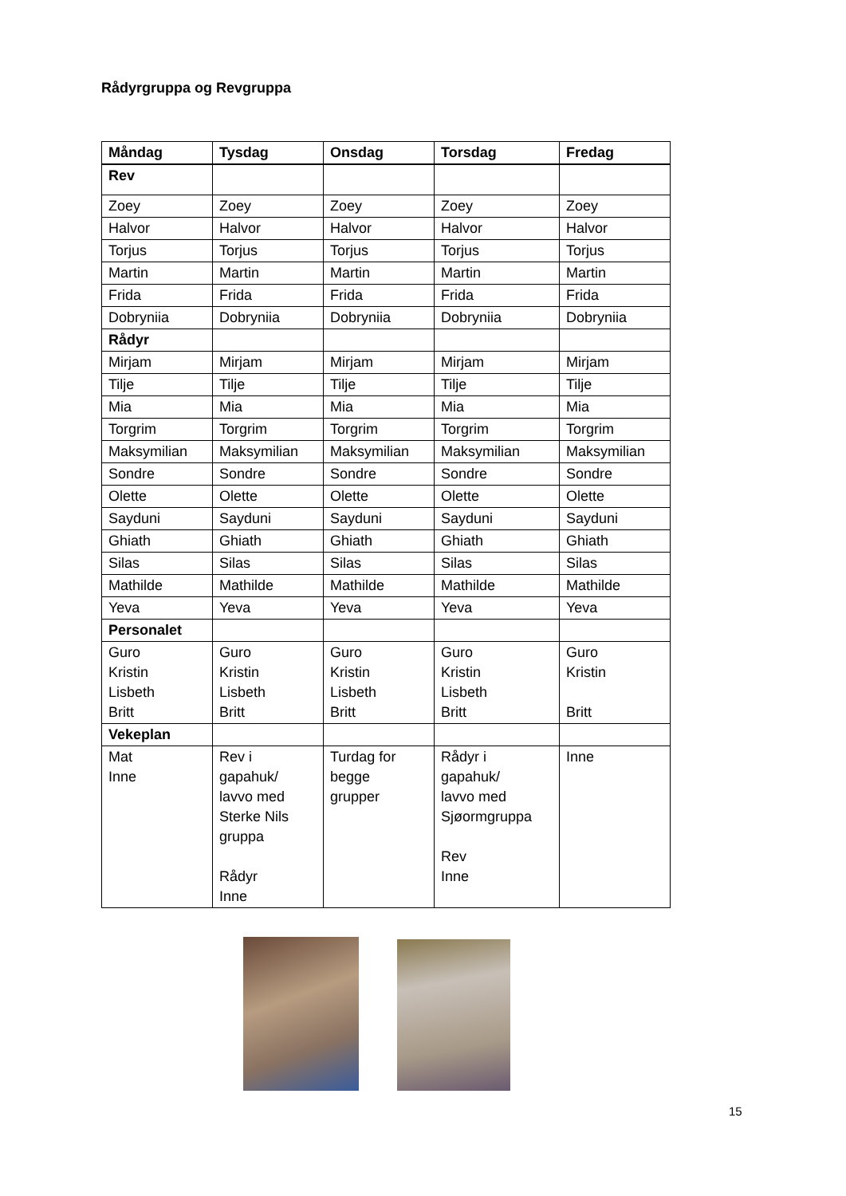Rådyrgruppa og Revgruppa
| Måndag | Tysdag | Onsdag | Torsdag | Fredag |
| --- | --- | --- | --- | --- |
| Rev | | | | |
| Zoey | Zoey | Zoey | Zoey | Zoey |
| Halvor | Halvor | Halvor | Halvor | Halvor |
| Torjus | Torjus | Torjus | Torjus | Torjus |
| Martin | Martin | Martin | Martin | Martin |
| Frida | Frida | Frida | Frida | Frida |
| Dobryniia | Dobryniia | Dobryniia | Dobryniia | Dobryniia |
| Rådyr | | | | |
| Mirjam | Mirjam | Mirjam | Mirjam | Mirjam |
| Tilje | Tilje | Tilje | Tilje | Tilje |
| Mia | Mia | Mia | Mia | Mia |
| Torgrim | Torgrim | Torgrim | Torgrim | Torgrim |
| Maksymilian | Maksymilian | Maksymilian | Maksymilian | Maksymilian |
| Sondre | Sondre | Sondre | Sondre | Sondre |
| Olette | Olette | Olette | Olette | Olette |
| Sayduni | Sayduni | Sayduni | Sayduni | Sayduni |
| Ghiath | Ghiath | Ghiath | Ghiath | Ghiath |
| Silas | Silas | Silas | Silas | Silas |
| Mathilde | Mathilde | Mathilde | Mathilde | Mathilde |
| Yeva | Yeva | Yeva | Yeva | Yeva |
| Personalet | | | | |
| Guro Kristin Lisbeth Britt | Guro Kristin Lisbeth Britt | Guro Kristin Lisbeth Britt | Guro Kristin Lisbeth Britt | Guro Kristin Britt |
| Vekeplan | | | | |
| Mat Inne | Rev i gapahuk/ lavvo med Sterke Nils gruppa Rådyr Inne | Turdag for begge grupper | Rådyr i gapahuk/ lavvo med Sjøormgruppa Rev Inne | Inne |
15